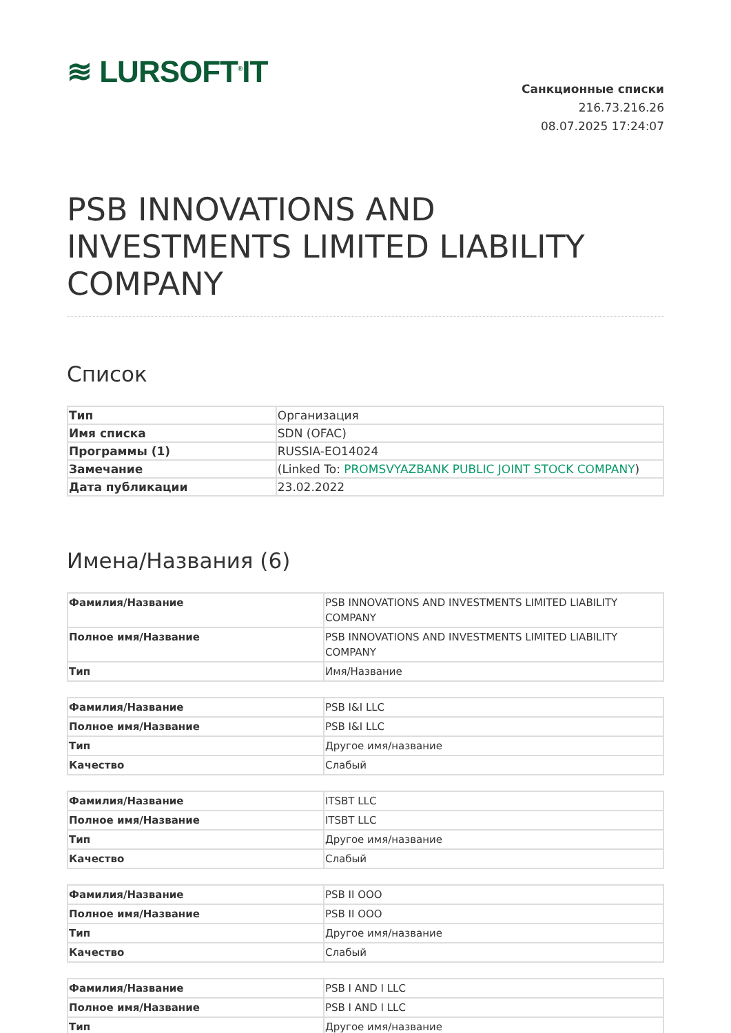≋ LURSOFT<sup>®</sup>IT
Санкционные списки
216.73.216.26
08.07.2025 17:24:07
PSB INNOVATIONS AND INVESTMENTS LIMITED LIABILITY COMPANY
Список
| Тип | Организация |
| Имя списка | SDN (OFAC) |
| Программы (1) | RUSSIA-EO14024 |
| Замечание | (Linked To: PROMSVYAZBANK PUBLIC JOINT STOCK COMPANY ) |
| Дата публикации | 23.02.2022 |
Имена/Названия (6)
| Фамилия/Название | PSB INNOVATIONS AND INVESTMENTS LIMITED LIABILITY COMPANY |
| Полное имя/Название | PSB INNOVATIONS AND INVESTMENTS LIMITED LIABILITY COMPANY |
| Тип | Имя/Название |
| Фамилия/Название | PSB I&I LLC |
| Полное имя/Название | PSB I&I LLC |
| Тип | Другое имя/название |
| Качество | Слабый |
| Фамилия/Название | ITSBT LLC |
| Полное имя/Название | ITSBT LLC |
| Тип | Другое имя/название |
| Качество | Слабый |
| Фамилия/Название | PSB II OOO |
| Полное имя/Название | PSB II OOO |
| Тип | Другое имя/название |
| Качество | Слабый |
| Фамилия/Название | PSB I AND I LLC |
| Полное имя/Название | PSB I AND I LLC |
| Тип | Другое имя/название |